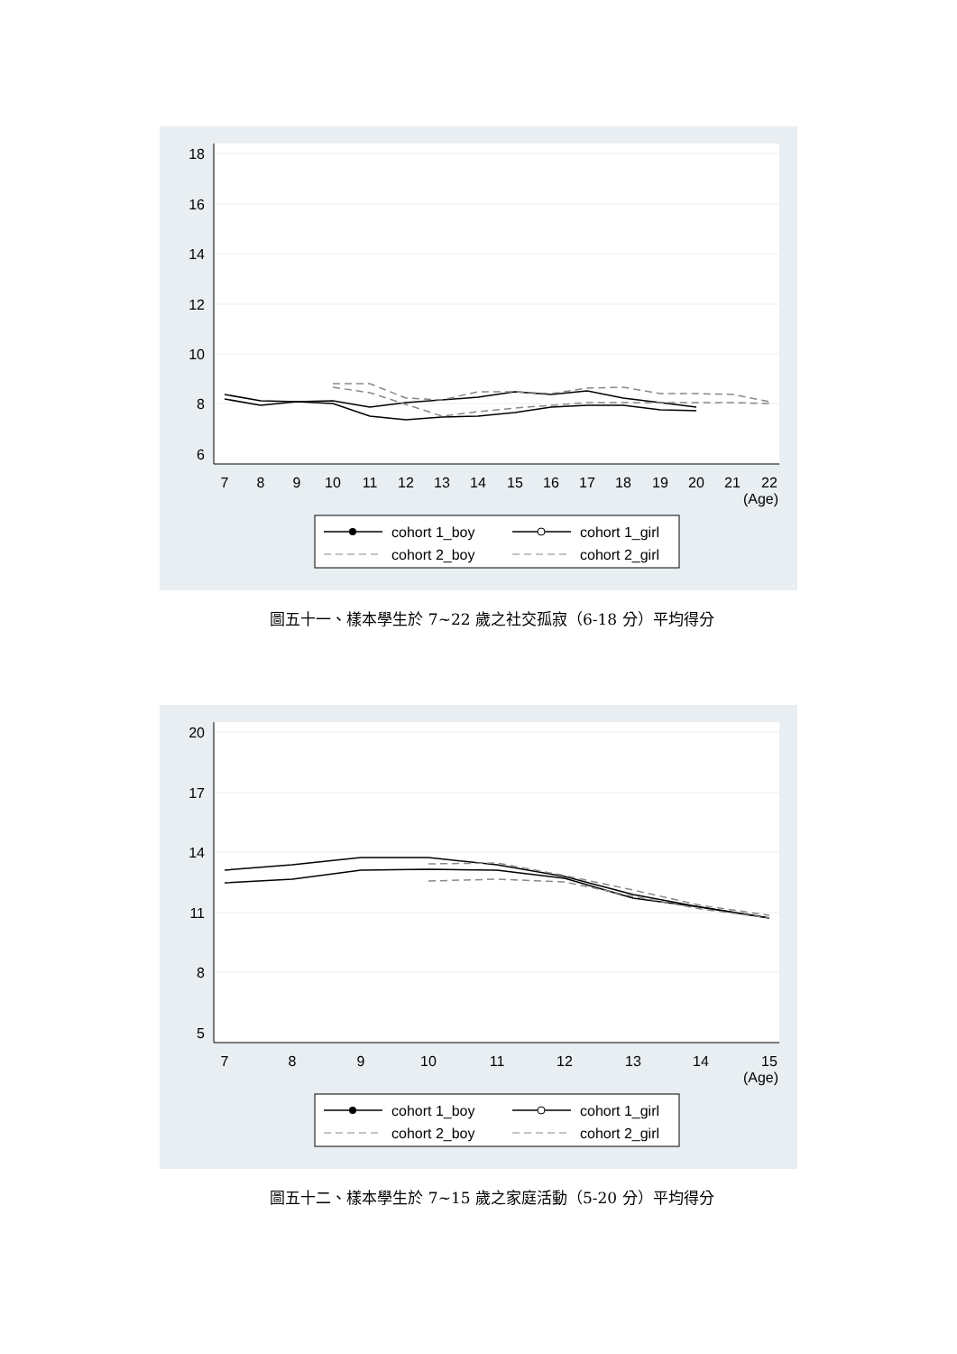18
16
14
12
10
8
6
7
8
9
10
11
12
13
14
15
16
17
18
19
20
21
22
(Age)
cohort 1_boy
cohort 1_girl
cohort 2_boy
cohort 2_girl
圖五十一、樣本學生於 7~22 歲之社交孤寂（6-18 分）平均得分
20
17
14
11
8
5
7
8
9
10
11
12
13
14
15
(Age)
cohort 1_boy
cohort 1_girl
cohort 2_boy
cohort 2_girl
圖五十二、樣本學生於 7~15 歲之家庭活動（5-20 分）平均得分